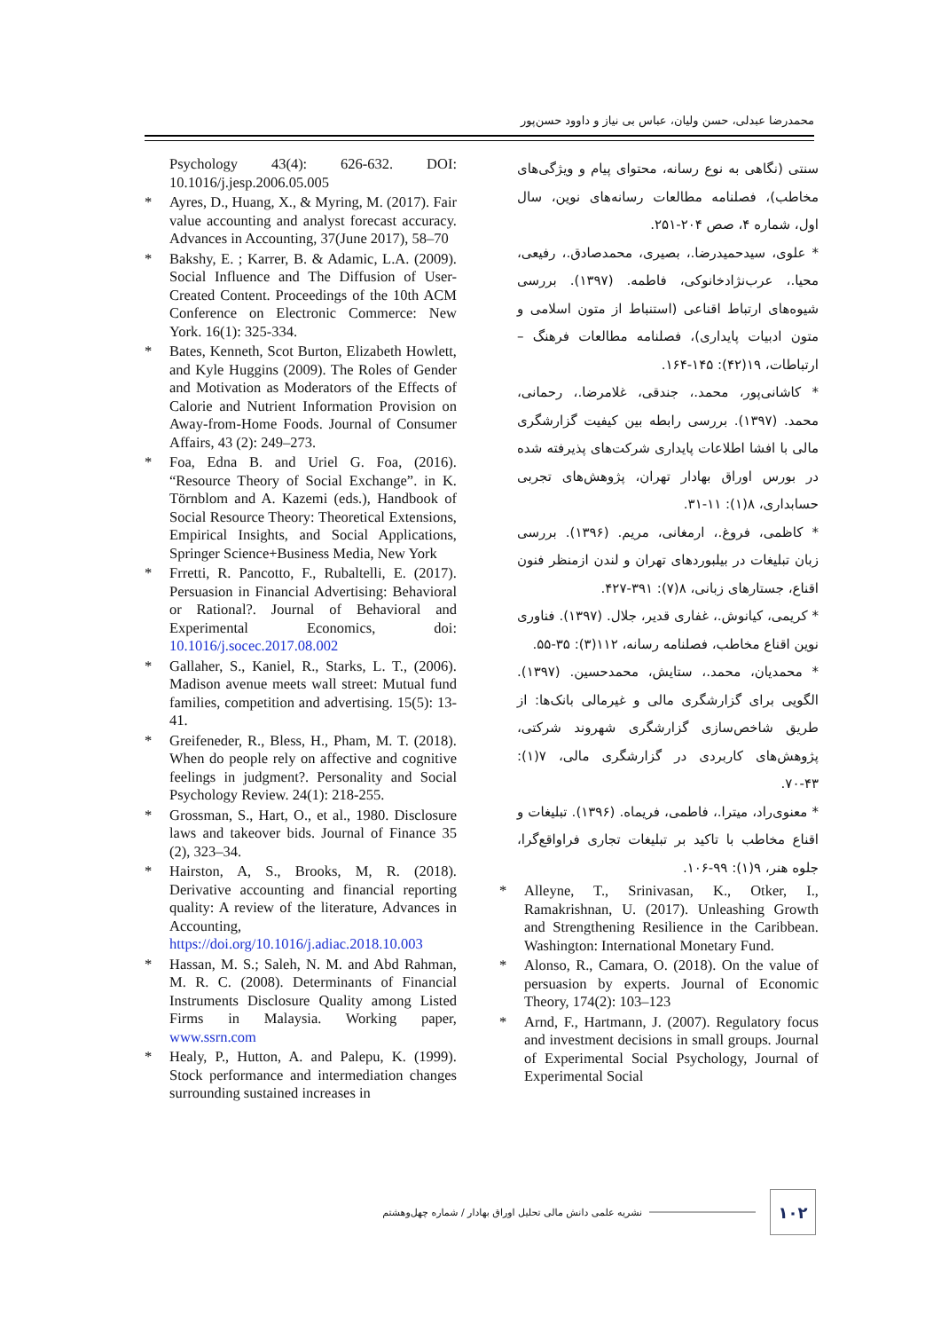محمدرضا عبدلی، حسن ولیان، عباس بی نیاز و داوود حسن‌پور
Psychology 43(4): 626-632. DOI: 10.1016/j.jesp.2006.05.005
* Ayres, D., Huang, X., & Myring, M. (2017). Fair value accounting and analyst forecast accuracy. Advances in Accounting, 37(June 2017), 58–70
* Bakshy, E. ; Karrer, B. & Adamic, L.A. (2009). Social Influence and The Diffusion of User-Created Content. Proceedings of the 10th ACM Conference on Electronic Commerce: New York. 16(1): 325-334.
* Bates, Kenneth, Scot Burton, Elizabeth Howlett, and Kyle Huggins (2009). The Roles of Gender and Motivation as Moderators of the Effects of Calorie and Nutrient Information Provision on Away-from-Home Foods. Journal of Consumer Affairs, 43 (2): 249–273.
* Foa, Edna B. and Uriel G. Foa, (2016). “Resource Theory of Social Exchange”. in K. Törnblom and A. Kazemi (eds.), Handbook of Social Resource Theory: Theoretical Extensions, Empirical Insights, and Social Applications, Springer Science+Business Media, New York
* Frretti, R. Pancotto, F., Rubaltelli, E. (2017). Persuasion in Financial Advertising: Behavioral or Rational?. Journal of Behavioral and Experimental Economics, doi: 10.1016/j.socec.2017.08.002
* Gallaher, S., Kaniel, R., Starks, L. T., (2006). Madison avenue meets wall street: Mutual fund families, competition and advertising. 15(5): 13-41.
* Greifeneder, R., Bless, H., Pham, M. T. (2018). When do people rely on affective and cognitive feelings in judgment?. Personality and Social Psychology Review. 24(1): 218-255.
* Grossman, S., Hart, O., et al., 1980. Disclosure laws and takeover bids. Journal of Finance 35 (2), 323–34.
* Hairston, A, S., Brooks, M, R. (2018). Derivative accounting and financial reporting quality: A review of the literature, Advances in Accounting, https://doi.org/10.1016/j.adiac.2018.10.003
* Hassan, M. S.; Saleh, N. M. and Abd Rahman, M. R. C. (2008). Determinants of Financial Instruments Disclosure Quality among Listed Firms in Malaysia. Working paper, www.ssrn.com
* Healy, P., Hutton, A. and Palepu, K. (1999). Stock performance and intermediation changes surrounding sustained increases in
سنتی (نگاهی به نوع رسانه، محتوای پیام و ویژگی‌های مخاطب)، فصلنامه مطالعات رسانه‌های نوین، سال اول، شماره ۴، صص ۲۰۴-۲۵۱.
* علوی، سیدحمیدرضا.، بصیری، محمدصادق.، رفیعی، محیا.، عرب‌نژادخانوکی، فاطمه. (۱۳۹۷). بررسی شیوه‌های ارتباط اقناعی (استنباط از متون اسلامی و متون ادبیات پایداری)، فصلنامه مطالعات فرهنگ – ارتباطات، ۱۹(۴۲): ۱۴۵-۱۶۴.
* کاشانی‌پور، محمد.، جندقی، غلامرضا.، رحمانی، محمد. (۱۳۹۷). بررسی رابطه بین کیفیت گزارشگری مالی با افشا اطلاعات پایداری شرکت‌های پذیرفته شده در بورس اوراق بهادار تهران، پژوهش‌های تجربی حسابداری، ۸(۱): ۱۱-۳۱.
* کاظمی، فروغ.، ارمغانی، مریم. (۱۳۹۶). بررسی زبان تبلیغات در بیلبوردهای تهران و لندن ازمنظر فنون اقناع، جستارهای زبانی، ۸(۷): ۳۹۱-۴۲۷.
* کریمی، کیانوش.، غفاری قدیر، جلال. (۱۳۹۷). فناوری نوین اقناع مخاطب، فصلنامه رسانه، ۱۱۲(۳): ۳۵-۵۵.
* محمدیان، محمد.، ستایش، محمدحسین. (۱۳۹۷). الگویی برای گزارشگری مالی و غیرمالی بانک‌ها: از طریق شاخص‌سازی گزارشگری شهروند شرکتی، پژوهش‌های کاربردی در گزارشگری مالی، ۷(۱): ۴۳-۷۰.
* معنوی‌راد، میترا.، فاطمی، فریماه. (۱۳۹۶). تبلیغات و اقناع مخاطب با تاکید بر تبلیغات تجاری فراواقع‌گرا، جلوه هنر، ۹(۱): ۹۹-۱۰۶.
* Alleyne, T., Srinivasan, K., Otker, I., Ramakrishnan, U. (2017). Unleashing Growth and Strengthening Resilience in the Caribbean. Washington: International Monetary Fund.
* Alonso, R., Camara, O. (2018). On the value of persuasion by experts. Journal of Economic Theory, 174(2): 103–123
* Arnd, F., Hartmann, J. (2007). Regulatory focus and investment decisions in small groups. Journal of Experimental Social Psychology, Journal of Experimental Social
نشریه علمی دانش مالی تحلیل اوراق بهادار / شماره چهل‌وهشتم
۱۰۲